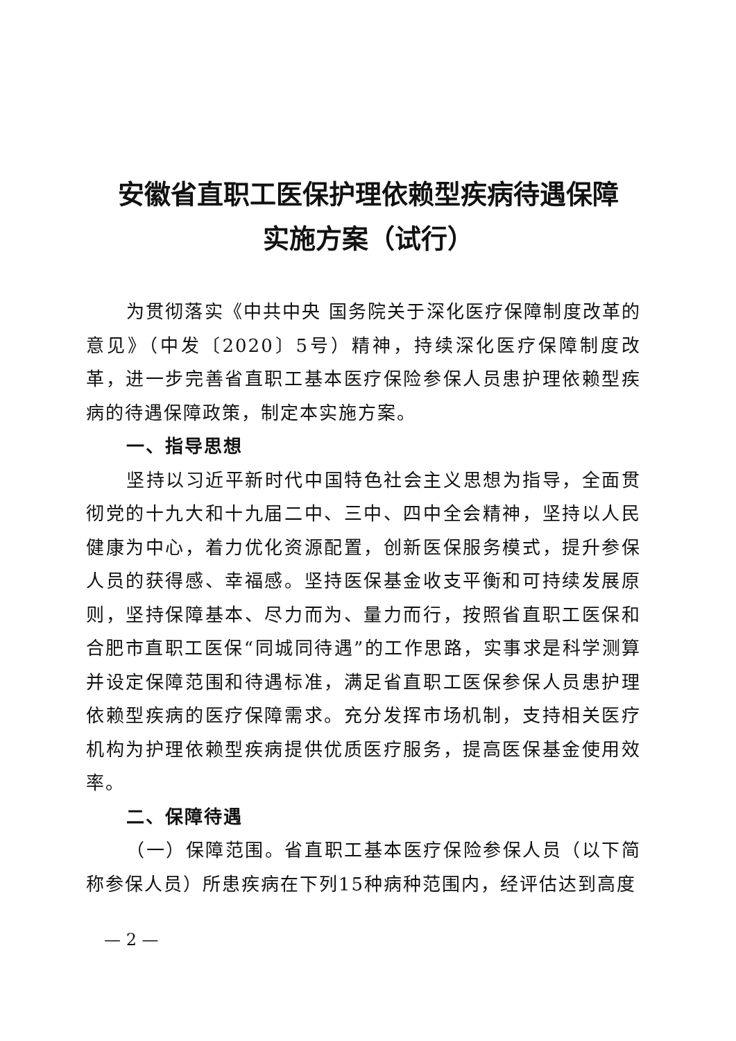安徽省直职工医保护理依赖型疾病待遇保障
实施方案（试行）
为贯彻落实《中共中央 国务院关于深化医疗保障制度改革的意见》（中发〔2020〕5号）精神，持续深化医疗保障制度改革，进一步完善省直职工基本医疗保险参保人员患护理依赖型疾病的待遇保障政策，制定本实施方案。
一、指导思想
坚持以习近平新时代中国特色社会主义思想为指导，全面贯彻党的十九大和十九届二中、三中、四中全会精神，坚持以人民健康为中心，着力优化资源配置，创新医保服务模式，提升参保人员的获得感、幸福感。坚持医保基金收支平衡和可持续发展原则，坚持保障基本、尽力而为、量力而行，按照省直职工医保和合肥市直职工医保“同城同待遇”的工作思路，实事求是科学测算并设定保障范围和待遇标准，满足省直职工医保参保人员患护理依赖型疾病的医疗保障需求。充分发挥市场机制，支持相关医疗机构为护理依赖型疾病提供优质医疗服务，提高医保基金使用效率。
二、保障待遇
（一）保障范围。省直职工基本医疗保险参保人员（以下简称参保人员）所患疾病在下列15种病种范围内，经评估达到高度
— 2 —